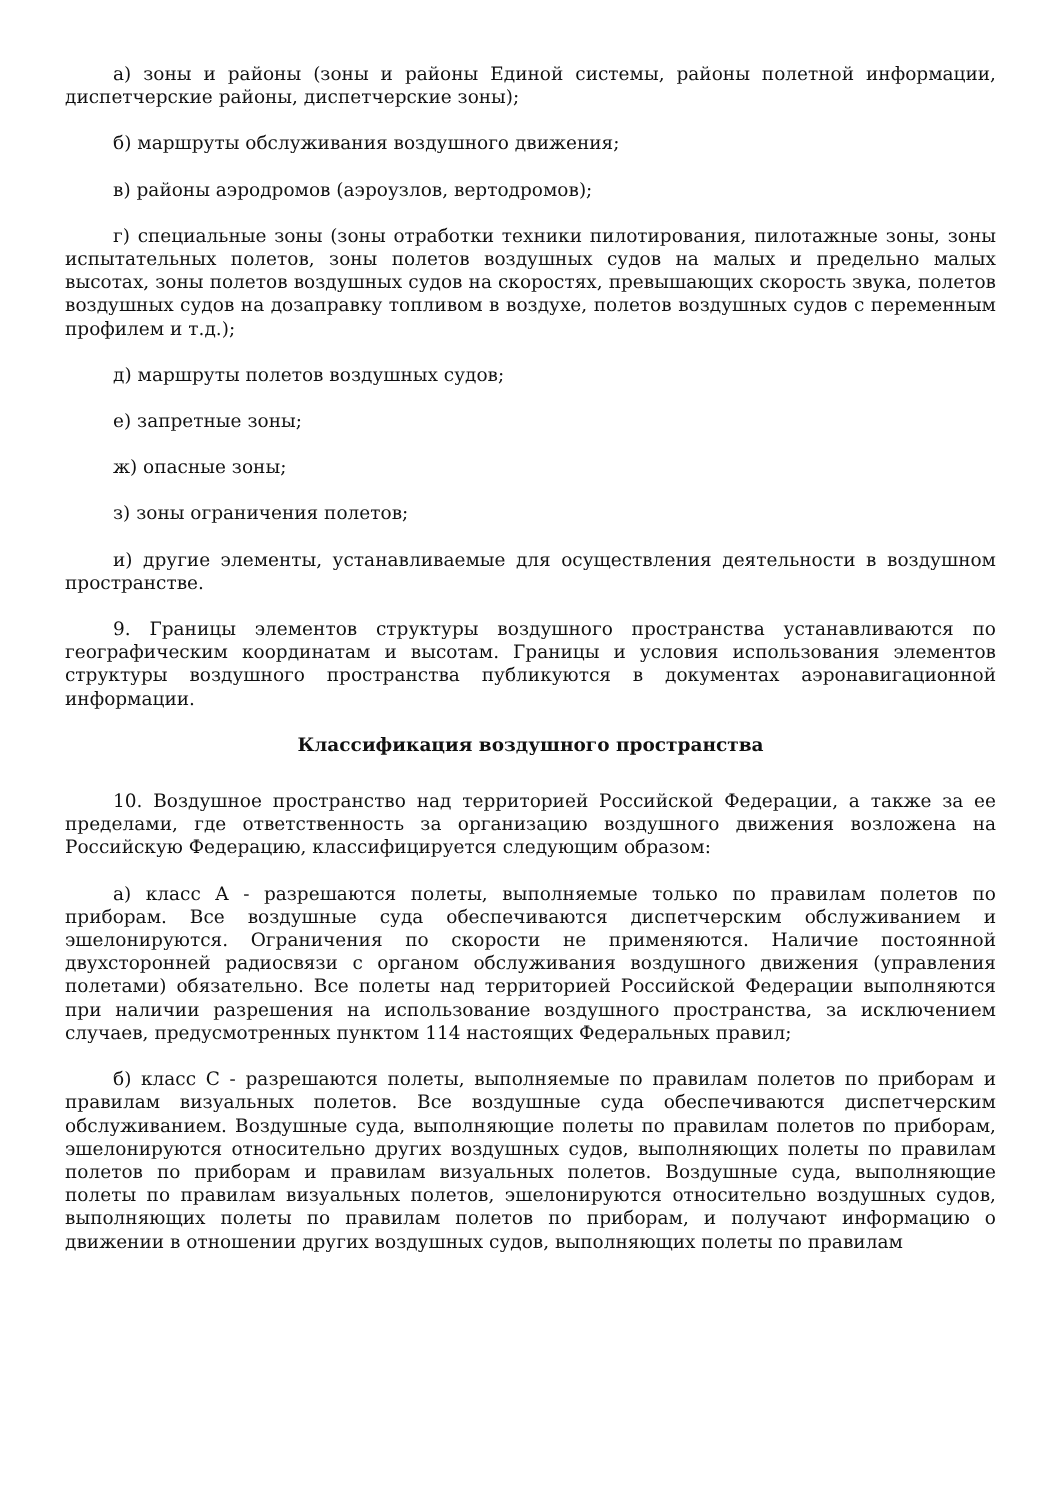а) зоны и районы (зоны и районы Единой системы, районы полетной информации, диспетчерские районы, диспетчерские зоны);
б) маршруты обслуживания воздушного движения;
в) районы аэродромов (аэроузлов, вертодромов);
г) специальные зоны (зоны отработки техники пилотирования, пилотажные зоны, зоны испытательных полетов, зоны полетов воздушных судов на малых и предельно малых высотах, зоны полетов воздушных судов на скоростях, превышающих скорость звука, полетов воздушных судов на дозаправку топливом в воздухе, полетов воздушных судов с переменным профилем и т.д.);
д) маршруты полетов воздушных судов;
е) запретные зоны;
ж) опасные зоны;
з) зоны ограничения полетов;
и) другие элементы, устанавливаемые для осуществления деятельности в воздушном пространстве.
9. Границы элементов структуры воздушного пространства устанавливаются по географическим координатам и высотам. Границы и условия использования элементов структуры воздушного пространства публикуются в документах аэронавигационной информации.
Классификация воздушного пространства
10. Воздушное пространство над территорией Российской Федерации, а также за ее пределами, где ответственность за организацию воздушного движения возложена на Российскую Федерацию, классифицируется следующим образом:
а) класс A - разрешаются полеты, выполняемые только по правилам полетов по приборам. Все воздушные суда обеспечиваются диспетчерским обслуживанием и эшелонируются. Ограничения по скорости не применяются. Наличие постоянной двухсторонней радиосвязи с органом обслуживания воздушного движения (управления полетами) обязательно. Все полеты над территорией Российской Федерации выполняются при наличии разрешения на использование воздушного пространства, за исключением случаев, предусмотренных пунктом 114 настоящих Федеральных правил;
б) класс C - разрешаются полеты, выполняемые по правилам полетов по приборам и правилам визуальных полетов. Все воздушные суда обеспечиваются диспетчерским обслуживанием. Воздушные суда, выполняющие полеты по правилам полетов по приборам, эшелонируются относительно других воздушных судов, выполняющих полеты по правилам полетов по приборам и правилам визуальных полетов. Воздушные суда, выполняющие полеты по правилам визуальных полетов, эшелонируются относительно воздушных судов, выполняющих полеты по правилам полетов по приборам, и получают информацию о движении в отношении других воздушных судов, выполняющих полеты по правилам